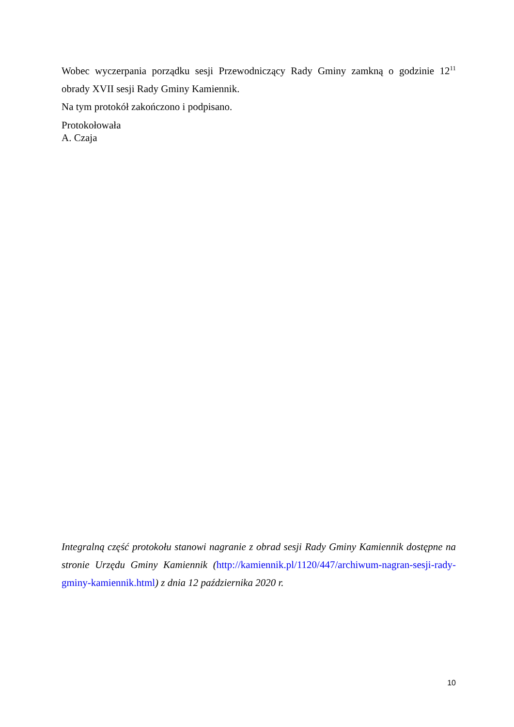Wobec wyczerpania porządku sesji Przewodniczący Rady Gminy zamkną o godzinie 12<sup>11</sup> obrady XVII sesji Rady Gminy Kamiennik.
Na tym protokół zakończono i podpisano.
Protokołowała
A. Czaja
Integralną część protokołu stanowi nagranie z obrad sesji Rady Gminy Kamiennik dostępne na stronie Urzędu Gminy Kamiennik (http://kamiennik.pl/1120/447/archiwum-nagran-sesji-rady-gminy-kamiennik.html) z dnia 12 października 2020 r.
10